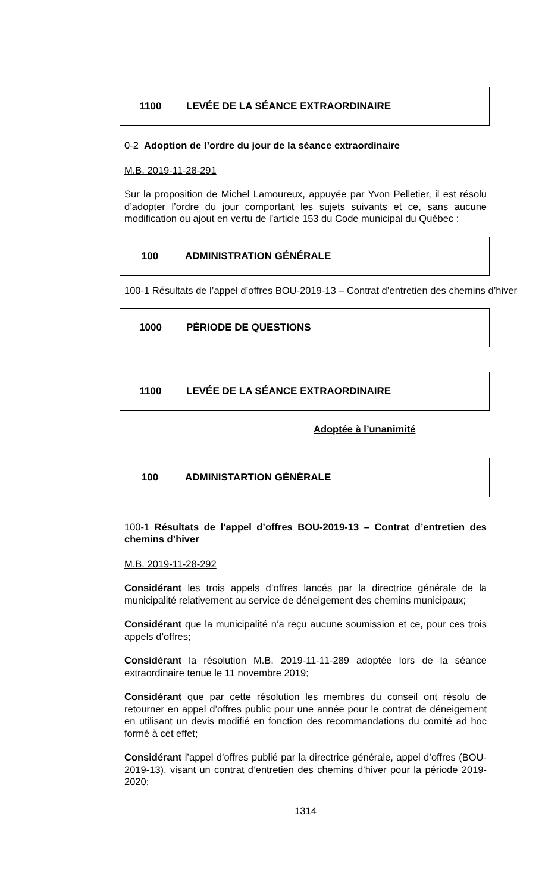| 1100 | LEVÉE DE LA SÉANCE EXTRAORDINAIRE |
0-2 Adoption de l’ordre du jour de la séance extraordinaire
M.B. 2019-11-28-291
Sur la proposition de Michel Lamoureux, appuyée par Yvon Pelletier, il est résolu d’adopter l’ordre du jour comportant les sujets suivants et ce, sans aucune modification ou ajout en vertu de l’article 153 du Code municipal du Québec :
| 100 | ADMINISTRATION GÉNÉRALE |
100-1 Résultats de l’appel d’offres BOU-2019-13 – Contrat d’entretien des chemins d’hiver
| 1000 | PÉRIODE DE QUESTIONS |
| 1100 | LEVÉE DE LA SÉANCE EXTRAORDINAIRE |
Adoptée à l’unanimité
| 100 | ADMINISTARTION GÉNÉRALE |
100-1 Résultats de l’appel d’offres BOU-2019-13 – Contrat d’entretien des chemins d’hiver
M.B. 2019-11-28-292
Considérant les trois appels d’offres lancés par la directrice générale de la municipalité relativement au service de déneigement des chemins municipaux;
Considérant que la municipalité n’a reçu aucune soumission et ce, pour ces trois appels d’offres;
Considérant la résolution M.B. 2019-11-11-289 adoptée lors de la séance extraordinaire tenue le 11 novembre 2019;
Considérant que par cette résolution les membres du conseil ont résolu de retourner en appel d’offres public pour une année pour le contrat de déneigement en utilisant un devis modifié en fonction des recommandations du comité ad hoc formé à cet effet;
Considérant l’appel d’offres publié par la directrice générale, appel d’offres (BOU-2019-13), visant un contrat d’entretien des chemins d’hiver pour la période 2019-2020;
1314